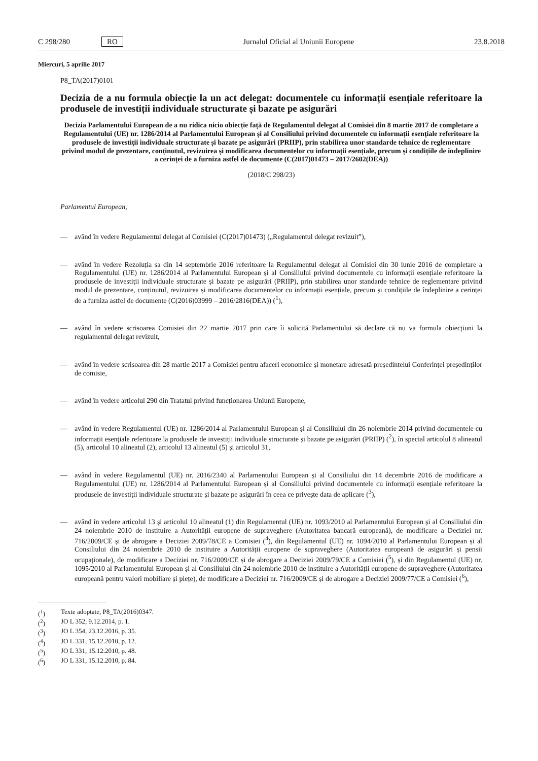C 298/280 RO Jurnalul Oficial al Uniunii Europene 23.8.2018
Miercuri, 5 aprilie 2017
P8_TA(2017)0101
Decizia de a nu formula obiecție la un act delegat: documentele cu informații esențiale referitoare la produsele de investiții individuale structurate și bazate pe asigurări
Decizia Parlamentului European de a nu ridica nicio obiecție față de Regulamentul delegat al Comisiei din 8 martie 2017 de completare a Regulamentului (UE) nr. 1286/2014 al Parlamentului European și al Consiliului privind documentele cu informații esențiale referitoare la produsele de investiții individuale structurate și bazate pe asigurări (PRIIP), prin stabilirea unor standarde tehnice de reglementare privind modul de prezentare, conținutul, revizuirea și modificarea documentelor cu informații esențiale, precum și condițiile de îndeplinire a cerinței de a furniza astfel de documente (C(2017)01473 – 2017/2602(DEA))
(2018/C 298/23)
Parlamentul European,
— având în vedere Regulamentul delegat al Comisiei (C(2017)01473) („Regulamentul delegat revizuit”),
— având în vedere Rezoluția sa din 14 septembrie 2016 referitoare la Regulamentul delegat al Comisiei din 30 iunie 2016 de completare a Regulamentului (UE) nr. 1286/2014 al Parlamentului European și al Consiliului privind documentele cu informații esențiale referitoare la produsele de investiții individuale structurate și bazate pe asigurări (PRIIP), prin stabilirea unor standarde tehnice de reglementare privind modul de prezentare, conținutul, revizuirea și modificarea documentelor cu informații esențiale, precum și condițiile de îndeplinire a cerinței de a furniza astfel de documente (C(2016)03999 – 2016/2816(DEA)) (<sup>1</sup>),
— având în vedere scrisoarea Comisiei din 22 martie 2017 prin care îi solicită Parlamentului să declare că nu va formula obiecțiuni la regulamentul delegat revizuit,
— având în vedere scrisoarea din 28 martie 2017 a Comisiei pentru afaceri economice și monetare adresată președintelui Conferinței președinților de comisie,
— având în vedere articolul 290 din Tratatul privind funcționarea Uniunii Europene,
— având în vedere Regulamentul (UE) nr. 1286/2014 al Parlamentului European și al Consiliului din 26 noiembrie 2014 privind documentele cu informații esențiale referitoare la produsele de investiții individuale structurate și bazate pe asigurări (PRIIP) (<sup>2</sup>), în special articolul 8 alineatul (5), articolul 10 alineatul (2), articolul 13 alineatul (5) și articolul 31,
— având în vedere Regulamentul (UE) nr. 2016/2340 al Parlamentului European și al Consiliului din 14 decembrie 2016 de modificare a Regulamentului (UE) nr. 1286/2014 al Parlamentului European și al Consiliului privind documentele cu informații esențiale referitoare la produsele de investiții individuale structurate și bazate pe asigurări în ceea ce privește data de aplicare (<sup>3</sup>),
— având în vedere articolul 13 și articolul 10 alineatul (1) din Regulamentul (UE) nr. 1093/2010 al Parlamentului European și al Consiliului din 24 noiembrie 2010 de instituire a Autorității europene de supraveghere (Autoritatea bancară europeană), de modificare a Deciziei nr. 716/2009/CE și de abrogare a Deciziei 2009/78/CE a Comisiei (<sup>4</sup>), din Regulamentul (UE) nr. 1094/2010 al Parlamentului European și al Consiliului din 24 noiembrie 2010 de instituire a Autorității europene de supraveghere (Autoritatea europeană de asigurări și pensii ocupaționale), de modificare a Deciziei nr. 716/2009/CE și de abrogare a Deciziei 2009/79/CE a Comisiei (<sup>5</sup>), și din Regulamentul (UE) nr. 1095/2010 al Parlamentului European și al Consiliului din 24 noiembrie 2010 de instituire a Autorității europene de supraveghere (Autoritatea europeană pentru valori mobiliare și piețe), de modificare a Deciziei nr. 716/2009/CE și de abrogare a Deciziei 2009/77/CE a Comisiei (<sup>6</sup>),
(<sup>1</sup>) Texte adoptate, P8_TA(2016)0347.
(<sup>2</sup>) JO L 352, 9.12.2014, p. 1.
(<sup>3</sup>) JO L 354, 23.12.2016, p. 35.
(<sup>4</sup>) JO L 331, 15.12.2010, p. 12.
(<sup>5</sup>) JO L 331, 15.12.2010, p. 48.
(<sup>6</sup>) JO L 331, 15.12.2010, p. 84.